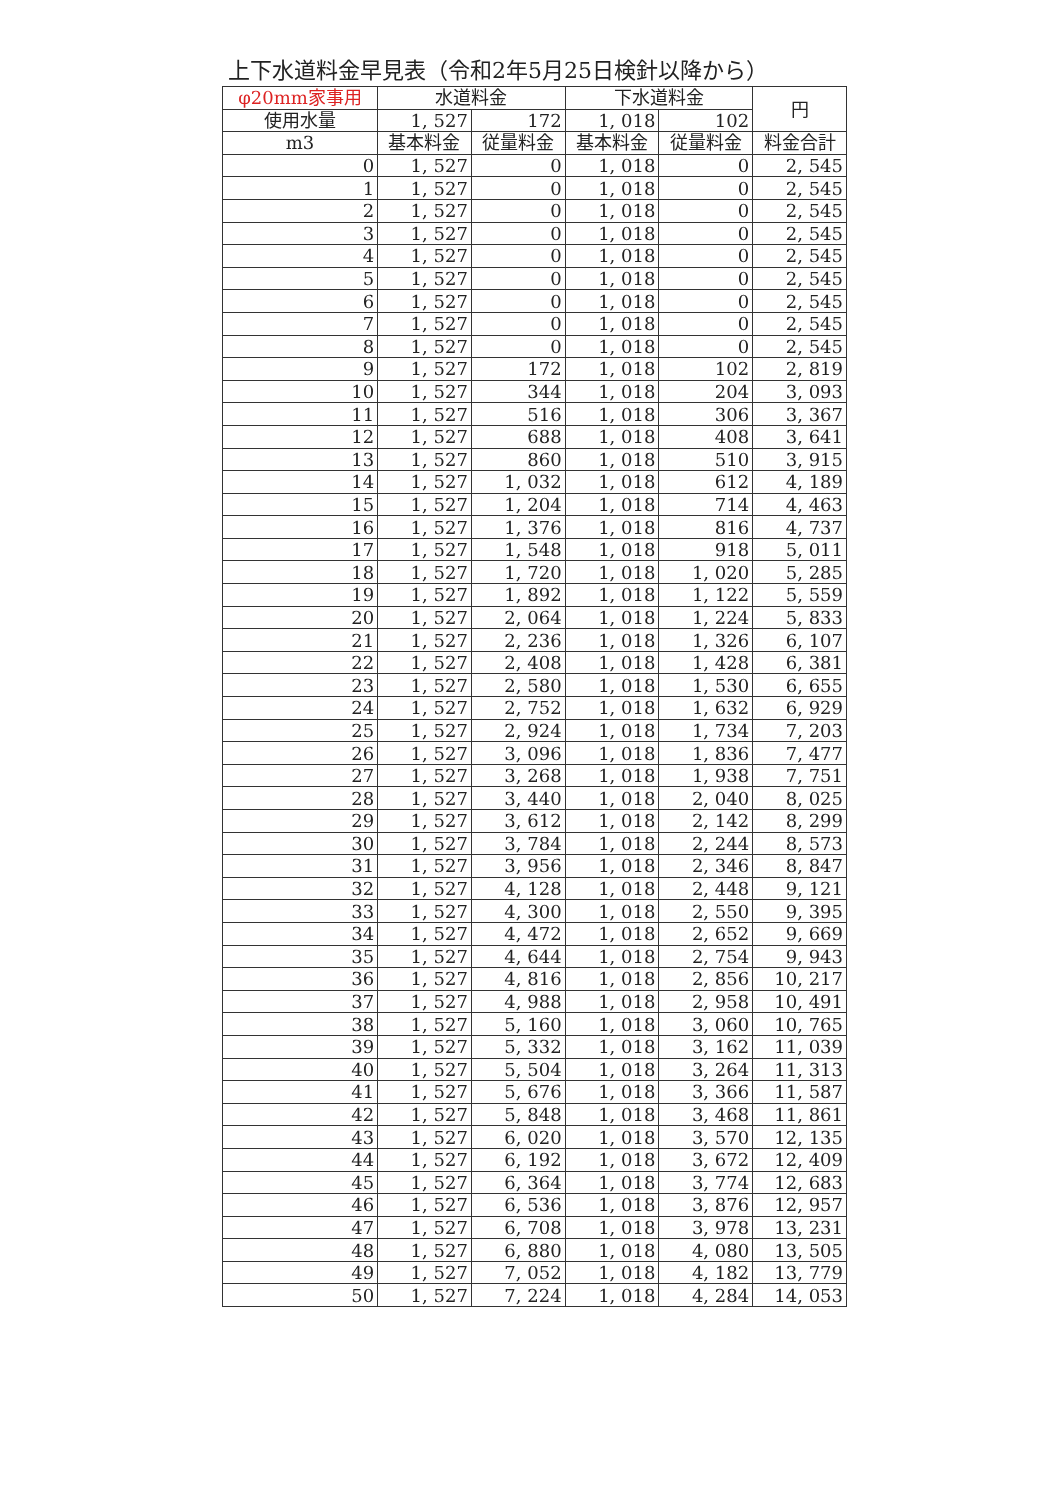上下水道料金早見表（令和2年5月25日検針以降から）
| φ20mm家事用 | 水道料金 | | 下水道料金 | | 円 |
| --- | --- | --- | --- | --- | --- |
| 使用水量 | 1, 527 | 172 | 1, 018 | 102 | |
| m3 | 基本料金 | 従量料金 | 基本料金 | 従量料金 | 料金合計 |
| 0 | 1, 527 | 0 | 1, 018 | 0 | 2, 545 |
| 1 | 1, 527 | 0 | 1, 018 | 0 | 2, 545 |
| 2 | 1, 527 | 0 | 1, 018 | 0 | 2, 545 |
| 3 | 1, 527 | 0 | 1, 018 | 0 | 2, 545 |
| 4 | 1, 527 | 0 | 1, 018 | 0 | 2, 545 |
| 5 | 1, 527 | 0 | 1, 018 | 0 | 2, 545 |
| 6 | 1, 527 | 0 | 1, 018 | 0 | 2, 545 |
| 7 | 1, 527 | 0 | 1, 018 | 0 | 2, 545 |
| 8 | 1, 527 | 0 | 1, 018 | 0 | 2, 545 |
| 9 | 1, 527 | 172 | 1, 018 | 102 | 2, 819 |
| 10 | 1, 527 | 344 | 1, 018 | 204 | 3, 093 |
| 11 | 1, 527 | 516 | 1, 018 | 306 | 3, 367 |
| 12 | 1, 527 | 688 | 1, 018 | 408 | 3, 641 |
| 13 | 1, 527 | 860 | 1, 018 | 510 | 3, 915 |
| 14 | 1, 527 | 1, 032 | 1, 018 | 612 | 4, 189 |
| 15 | 1, 527 | 1, 204 | 1, 018 | 714 | 4, 463 |
| 16 | 1, 527 | 1, 376 | 1, 018 | 816 | 4, 737 |
| 17 | 1, 527 | 1, 548 | 1, 018 | 918 | 5, 011 |
| 18 | 1, 527 | 1, 720 | 1, 018 | 1, 020 | 5, 285 |
| 19 | 1, 527 | 1, 892 | 1, 018 | 1, 122 | 5, 559 |
| 20 | 1, 527 | 2, 064 | 1, 018 | 1, 224 | 5, 833 |
| 21 | 1, 527 | 2, 236 | 1, 018 | 1, 326 | 6, 107 |
| 22 | 1, 527 | 2, 408 | 1, 018 | 1, 428 | 6, 381 |
| 23 | 1, 527 | 2, 580 | 1, 018 | 1, 530 | 6, 655 |
| 24 | 1, 527 | 2, 752 | 1, 018 | 1, 632 | 6, 929 |
| 25 | 1, 527 | 2, 924 | 1, 018 | 1, 734 | 7, 203 |
| 26 | 1, 527 | 3, 096 | 1, 018 | 1, 836 | 7, 477 |
| 27 | 1, 527 | 3, 268 | 1, 018 | 1, 938 | 7, 751 |
| 28 | 1, 527 | 3, 440 | 1, 018 | 2, 040 | 8, 025 |
| 29 | 1, 527 | 3, 612 | 1, 018 | 2, 142 | 8, 299 |
| 30 | 1, 527 | 3, 784 | 1, 018 | 2, 244 | 8, 573 |
| 31 | 1, 527 | 3, 956 | 1, 018 | 2, 346 | 8, 847 |
| 32 | 1, 527 | 4, 128 | 1, 018 | 2, 448 | 9, 121 |
| 33 | 1, 527 | 4, 300 | 1, 018 | 2, 550 | 9, 395 |
| 34 | 1, 527 | 4, 472 | 1, 018 | 2, 652 | 9, 669 |
| 35 | 1, 527 | 4, 644 | 1, 018 | 2, 754 | 9, 943 |
| 36 | 1, 527 | 4, 816 | 1, 018 | 2, 856 | 10, 217 |
| 37 | 1, 527 | 4, 988 | 1, 018 | 2, 958 | 10, 491 |
| 38 | 1, 527 | 5, 160 | 1, 018 | 3, 060 | 10, 765 |
| 39 | 1, 527 | 5, 332 | 1, 018 | 3, 162 | 11, 039 |
| 40 | 1, 527 | 5, 504 | 1, 018 | 3, 264 | 11, 313 |
| 41 | 1, 527 | 5, 676 | 1, 018 | 3, 366 | 11, 587 |
| 42 | 1, 527 | 5, 848 | 1, 018 | 3, 468 | 11, 861 |
| 43 | 1, 527 | 6, 020 | 1, 018 | 3, 570 | 12, 135 |
| 44 | 1, 527 | 6, 192 | 1, 018 | 3, 672 | 12, 409 |
| 45 | 1, 527 | 6, 364 | 1, 018 | 3, 774 | 12, 683 |
| 46 | 1, 527 | 6, 536 | 1, 018 | 3, 876 | 12, 957 |
| 47 | 1, 527 | 6, 708 | 1, 018 | 3, 978 | 13, 231 |
| 48 | 1, 527 | 6, 880 | 1, 018 | 4, 080 | 13, 505 |
| 49 | 1, 527 | 7, 052 | 1, 018 | 4, 182 | 13, 779 |
| 50 | 1, 527 | 7, 224 | 1, 018 | 4, 284 | 14, 053 |